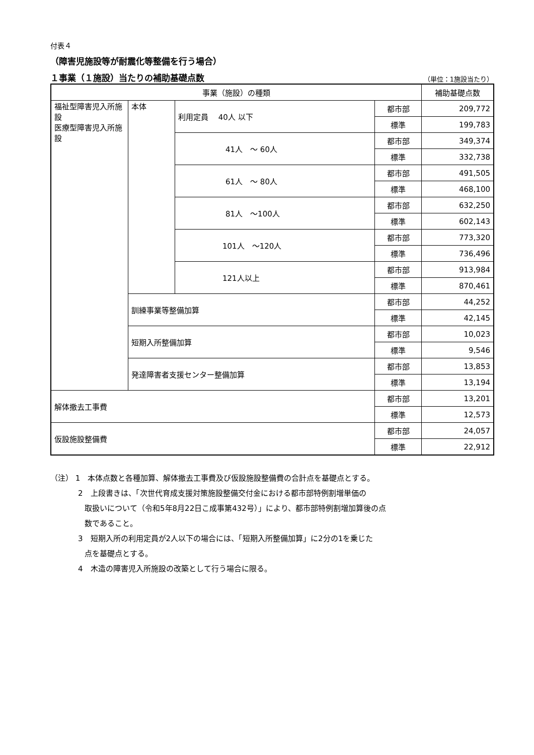付表４
（障害児施設等が耐震化等整備を行う場合）
１事業（１施設）当たりの補助基礎点数
（単位：1施設当たり）
| 事業（施設）の種類 | | | | 補助基礎点数 |
| --- | --- | --- | --- | --- |
| 福祉型障害児入所施設 医療型障害児入所施設 | 本体 | 利用定員 40人 以下 | 都市部 | 209,772 |
| | | | 標準 | 199,783 |
| | | 41人 ～ 60人 | 都市部 | 349,374 |
| | | | 標準 | 332,738 |
| | | 61人 ～ 80人 | 都市部 | 491,505 |
| | | | 標準 | 468,100 |
| | | 81人 ～100人 | 都市部 | 632,250 |
| | | | 標準 | 602,143 |
| | | 101人 ～120人 | 都市部 | 773,320 |
| | | | 標準 | 736,496 |
| | | 121人以上 | 都市部 | 913,984 |
| | | | 標準 | 870,461 |
| | 訓練事業等整備加算 | | 都市部 | 44,252 |
| | | | 標準 | 42,145 |
| | 短期入所整備加算 | | 都市部 | 10,023 |
| | | | 標準 | 9,546 |
| | 発達障害者支援センター整備加算 | | 都市部 | 13,853 |
| | | | 標準 | 13,194 |
| 解体撤去工事費 | | | 都市部 | 13,201 |
| | | | 標準 | 12,573 |
| 仮設施設整備費 | | | 都市部 | 24,057 |
| | | | 標準 | 22,912 |
（注） 1　本体点数と各種加算、解体撤去工事費及び仮設施設整備費の合計点を基礎点とする。
2　上段書きは、「次世代育成支援対策施設整備交付金における都市部特例割増単価の
取扱いについて（令和5年8月22日こ成事第432号）」により、都市部特例割増加算後の点
数であること。
3　短期入所の利用定員が2人以下の場合には、「短期入所整備加算」に2分の1を乗じた
点を基礎点とする。
4　木造の障害児入所施設の改築として行う場合に限る。